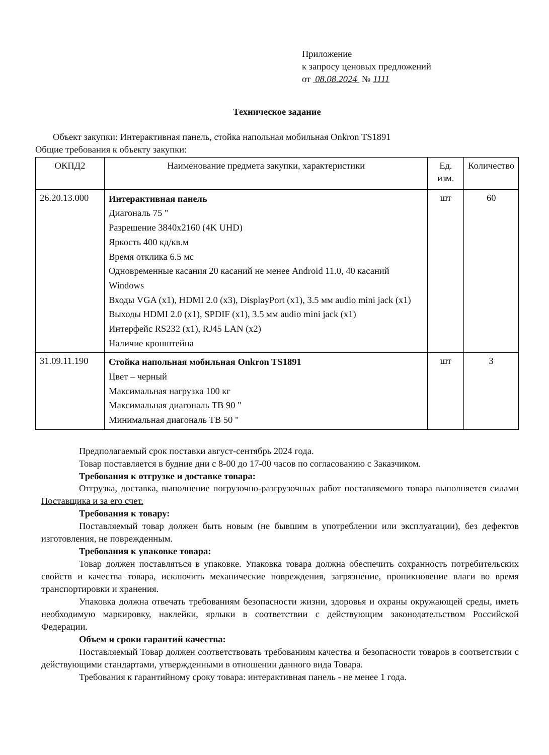Приложение
к запросу ценовых предложений
от 08.08.2024 № 1111
Техническое задание
Объект закупки: Интерактивная панель, стойка напольная мобильная Onkron TS1891
Общие требования к объекту закупки:
| ОКПД2 | Наименование предмета закупки, характеристики | Ед. изм. | Количество |
| --- | --- | --- | --- |
| 26.20.13.000 | Интерактивная панель Диагональ 75 " Разрешение 3840x2160 (4K UHD) Яркость 400 кд/кв.м Время отклика 6.5 мс Одновременные касания 20 касаний не менее Android 11.0, 40 касаний Windows Входы VGA (x1), HDMI 2.0 (x3), DisplayPort (x1), 3.5 мм audio mini jack (x1) Выходы HDMI 2.0 (x1), SPDIF (x1), 3.5 мм audio mini jack (x1) Интерфейс RS232 (x1), RJ45 LAN (x2) Наличие кронштейна | шт | 60 |
| 31.09.11.190 | Стойка напольная мобильная Onkron TS1891 Цвет – черный Максимальная нагрузка 100 кг Максимальная диагональ ТВ 90 " Минимальная диагональ ТВ 50 " | шт | 3 |
Предполагаемый срок поставки август-сентябрь 2024 года.
Товар поставляется в будние дни с 8-00 до 17-00 часов по согласованию с Заказчиком.
Требования к отгрузке и доставке товара:
Отгрузка, доставка, выполнение погрузочно-разгрузочных работ поставляемого товара выполняется силами Поставщика и за его счет.
Требования к товару:
Поставляемый товар должен быть новым (не бывшим в употреблении или эксплуатации), без дефектов изготовления, не поврежденным.
Требования к упаковке товара:
Товар должен поставляться в упаковке. Упаковка товара должна обеспечить сохранность потребительских свойств и качества товара, исключить механические повреждения, загрязнение, проникновение влаги во время транспортировки и хранения.
Упаковка должна отвечать требованиям безопасности жизни, здоровья и охраны окружающей среды, иметь необходимую маркировку, наклейки, ярлыки в соответствии с действующим законодательством Российской Федерации.
Объем и сроки гарантий качества:
Поставляемый Товар должен соответствовать требованиям качества и безопасности товаров в соответствии с действующими стандартами, утвержденными в отношении данного вида Товара.
Требования к гарантийному сроку товара: интерактивная панель - не менее 1 года.